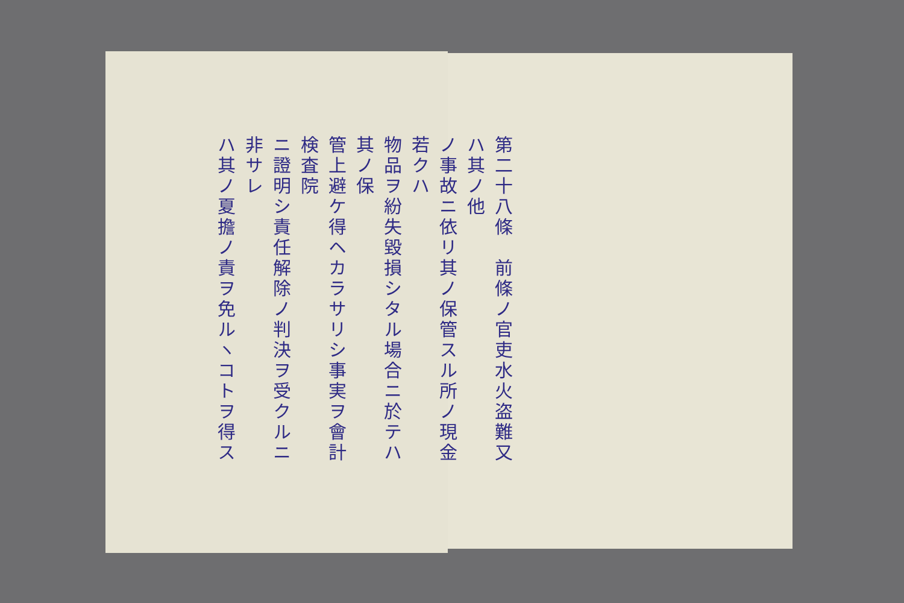第二十八條　前條ノ官吏水火盗難又ハ其ノ他
ノ事故ニ依リ其ノ保管スル所ノ現金若クハ
物品ヲ紛失毀損シタル場合ニ於テハ其ノ保
管上避ケ得ヘカラサリシ事実ヲ會計検査院
ニ證明シ責任解除ノ判決ヲ受クルニ非サレ
ハ其ノ夏擔ノ責ヲ免ルヽコトヲ得ス